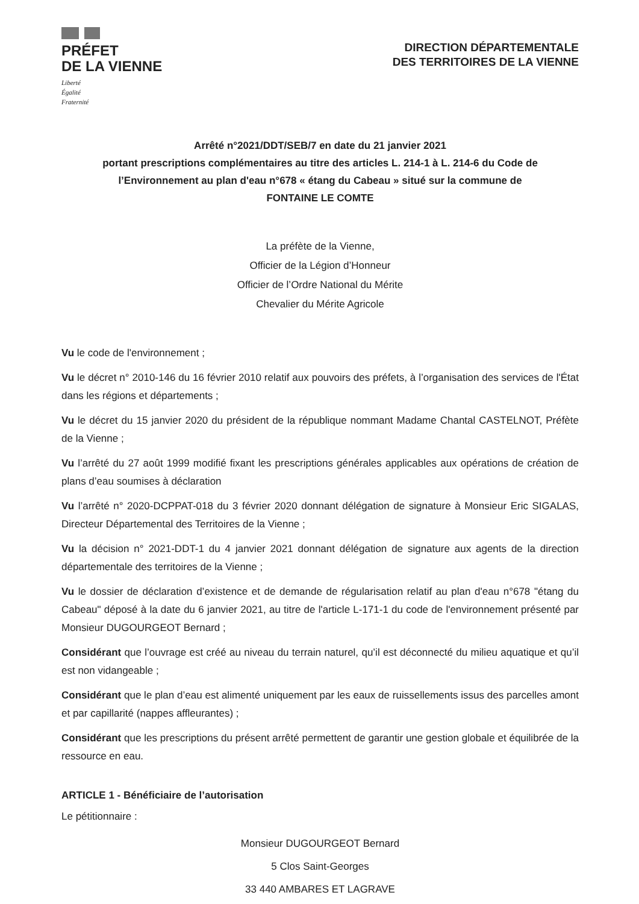PRÉFET
DE LA VIENNE
Liberté
Égalité
Fraternité
DIRECTION DÉPARTEMENTALE
DES TERRITOIRES DE LA VIENNE
Arrêté n°2021/DDT/SEB/7 en date du 21 janvier 2021
portant prescriptions complémentaires au titre des articles L. 214-1 à L. 214-6 du Code de l’Environnement au plan d'eau n°678 « étang du Cabeau » situé sur la commune de
FONTAINE LE COMTE
La préfète de la Vienne,
Officier de la Légion d’Honneur
Officier de l’Ordre National du Mérite
Chevalier du Mérite Agricole
Vu le code de l'environnement ;
Vu le décret n° 2010-146 du 16 février 2010 relatif aux pouvoirs des préfets, à l’organisation des services de l'État dans les régions et départements ;
Vu le décret du 15 janvier 2020 du président de la république nommant Madame Chantal CASTELNOT, Préfète de la Vienne ;
Vu l’arrêté du 27 août 1999 modifié fixant les prescriptions générales applicables aux opérations de création de plans d’eau soumises à déclaration
Vu l’arrêté n° 2020-DCPPAT-018 du 3 février 2020 donnant délégation de signature à Monsieur Eric SIGALAS, Directeur Départemental des Territoires de la Vienne ;
Vu la décision n° 2021-DDT-1 du 4 janvier 2021 donnant délégation de signature aux agents de la direction départementale des territoires de la Vienne ;
Vu le dossier de déclaration d’existence et de demande de régularisation relatif au plan d'eau n°678 "étang du Cabeau" déposé à la date du 6 janvier 2021, au titre de l'article L-171-1 du code de l'environnement présenté par Monsieur DUGOURGEOT Bernard ;
Considérant que l’ouvrage est créé au niveau du terrain naturel, qu’il est déconnecté du milieu aquatique et qu’il est non vidangeable ;
Considérant que le plan d’eau est alimenté uniquement par les eaux de ruissellements issus des parcelles amont et par capillarité (nappes affleurantes) ;
Considérant que les prescriptions du présent arrêté permettent de garantir une gestion globale et équilibrée de la ressource en eau.
ARTICLE 1 - Bénéficiaire de l’autorisation
Le pétitionnaire :
Monsieur DUGOURGEOT Bernard
5 Clos Saint-Georges
33 440 AMBARES ET LAGRAVE